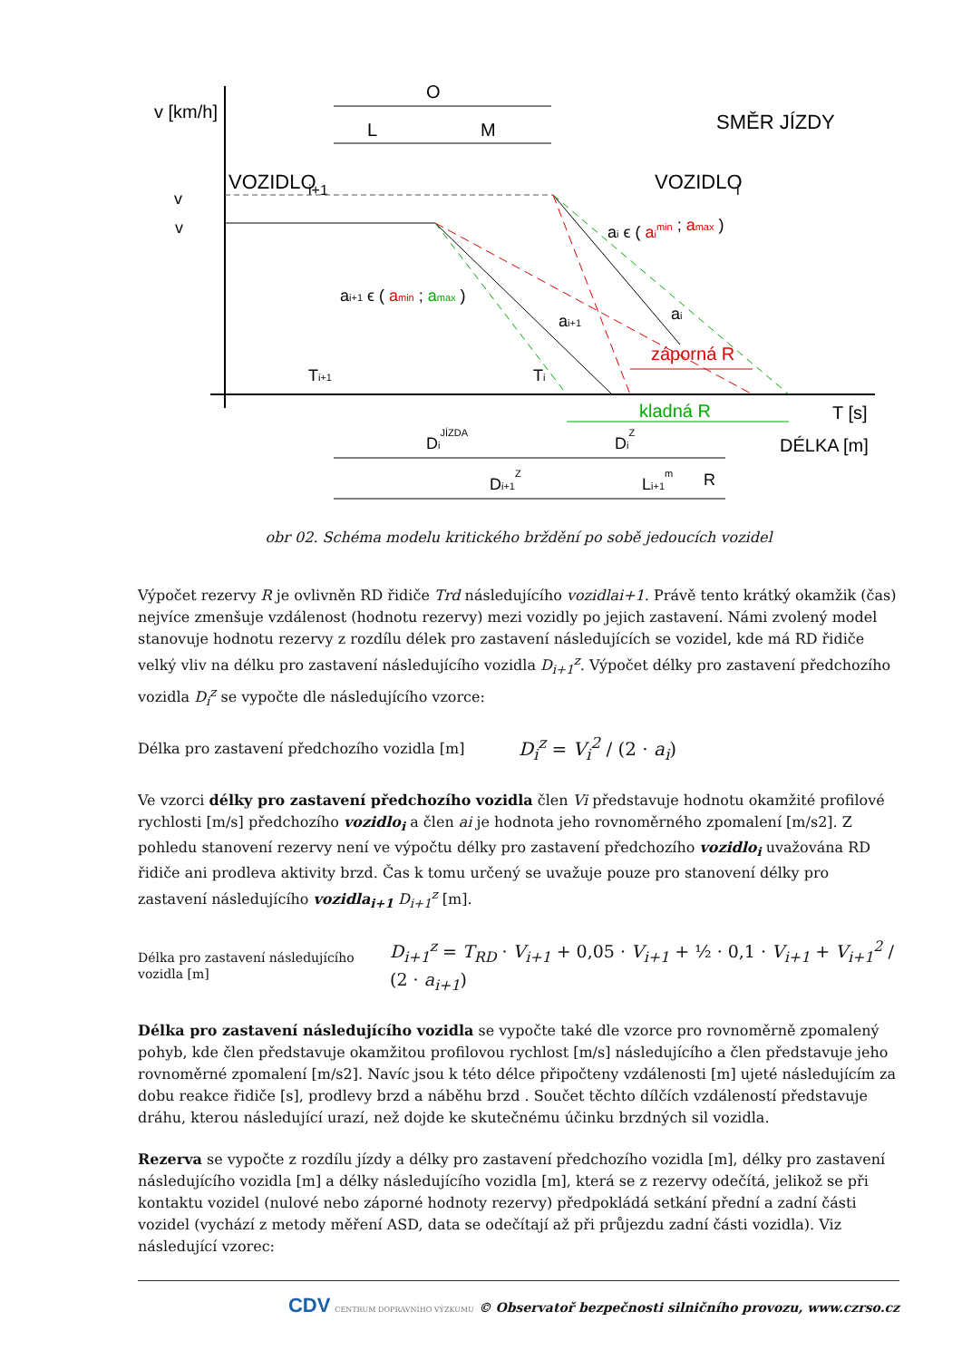v [km/h]
O
L
M
SMĚR JÍZDY
VOZIDLO
i+1
VOZIDLO
i
v
v
ai ϵ ( aimin ; amax )
ai+1 ϵ ( amin ; amax )
ai+1
ai
záporná R
kladná R
Ti+1
Ti
T [s]
DÉLKA [m]
DiJÍZDA
DiZ
Di+1Z
Li+1m
R
obr 02. Schéma modelu kritického brždění po sobě jedoucích vozidel
Výpočet rezervy R je ovlivněn RD řidiče Trd následujícího vozidlai+1. Právě tento krátký okamžik (čas) nejvíce zmenšuje vzdálenost (hodnotu rezervy) mezi vozidly po jejich zastavení. Námi zvolený model stanovuje hodnotu rezervy z rozdílu délek pro zastavení následujících se vozidel, kde má RD řidiče velký vliv na délku pro zastavení následujícího vozidla D<sub>i+1</sub><sup>z</sup>. Výpočet délky pro zastavení předchozího vozidla D<sub>i</sub><sup>z</sup> se vypočte dle následujícího vzorce:
Délka pro zastavení předchozího vozidla [m]
D<sub>i</sub><sup>z</sup> = V<sub>i</sub><sup>2</sup> / (2 · a<sub>i</sub>)
Ve vzorci délky pro zastavení předchozího vozidla člen Vi představuje hodnotu okamžité profilové rychlosti [m/s] předchozího vozidlo<sub>i</sub> a člen ai je hodnota jeho rovnoměrného zpomalení [m/s2]. Z pohledu stanovení rezervy není ve výpočtu délky pro zastavení předchozího vozidlo<sub>i</sub> uvažována RD řidiče ani prodleva aktivity brzd. Čas k tomu určený se uvažuje pouze pro stanovení délky pro zastavení následujícího vozidla<sub>i+1</sub> D<sub>i+1</sub><sup>z</sup> [m].
Délka pro zastavení následujícího vozidla [m]
D<sub>i+1</sub><sup>z</sup> = T<sub>RD</sub> · V<sub>i+1</sub> + 0,05 · V<sub>i+1</sub> + ½ · 0,1 · V<sub>i+1</sub> + V<sub>i+1</sub><sup>2</sup> / (2 · a<sub>i+1</sub>)
Délka pro zastavení následujícího vozidla se vypočte také dle vzorce pro rovnoměrně zpomalený pohyb, kde člen představuje okamžitou profilovou rychlost [m/s] následujícího a člen představuje jeho rovnoměrné zpomalení [m/s2]. Navíc jsou k této délce připočteny vzdálenosti [m] ujeté následujícím za dobu reakce řidiče [s], prodlevy brzd a náběhu brzd . Součet těchto dílčích vzdáleností představuje dráhu, kterou následující urazí, než dojde ke skutečnému účinku brzdných sil vozidla.
Rezerva se vypočte z rozdílu jízdy a délky pro zastavení předchozího vozidla [m], délky pro zastavení následujícího vozidla [m] a délky následujícího vozidla [m], která se z rezervy odečítá, jelikož se při kontaktu vozidel (nulové nebo záporné hodnoty rezervy) předpokládá setkání přední a zadní části vozidel (vychází z metody měření ASD, data se odečítají až při průjezdu zadní části vozidla). Viz následující vzorec:
CDV CENTRUM DOPRAVNÍHO VÝZKUMU © Observatoř bezpečnosti silničního provozu, www.czrso.cz